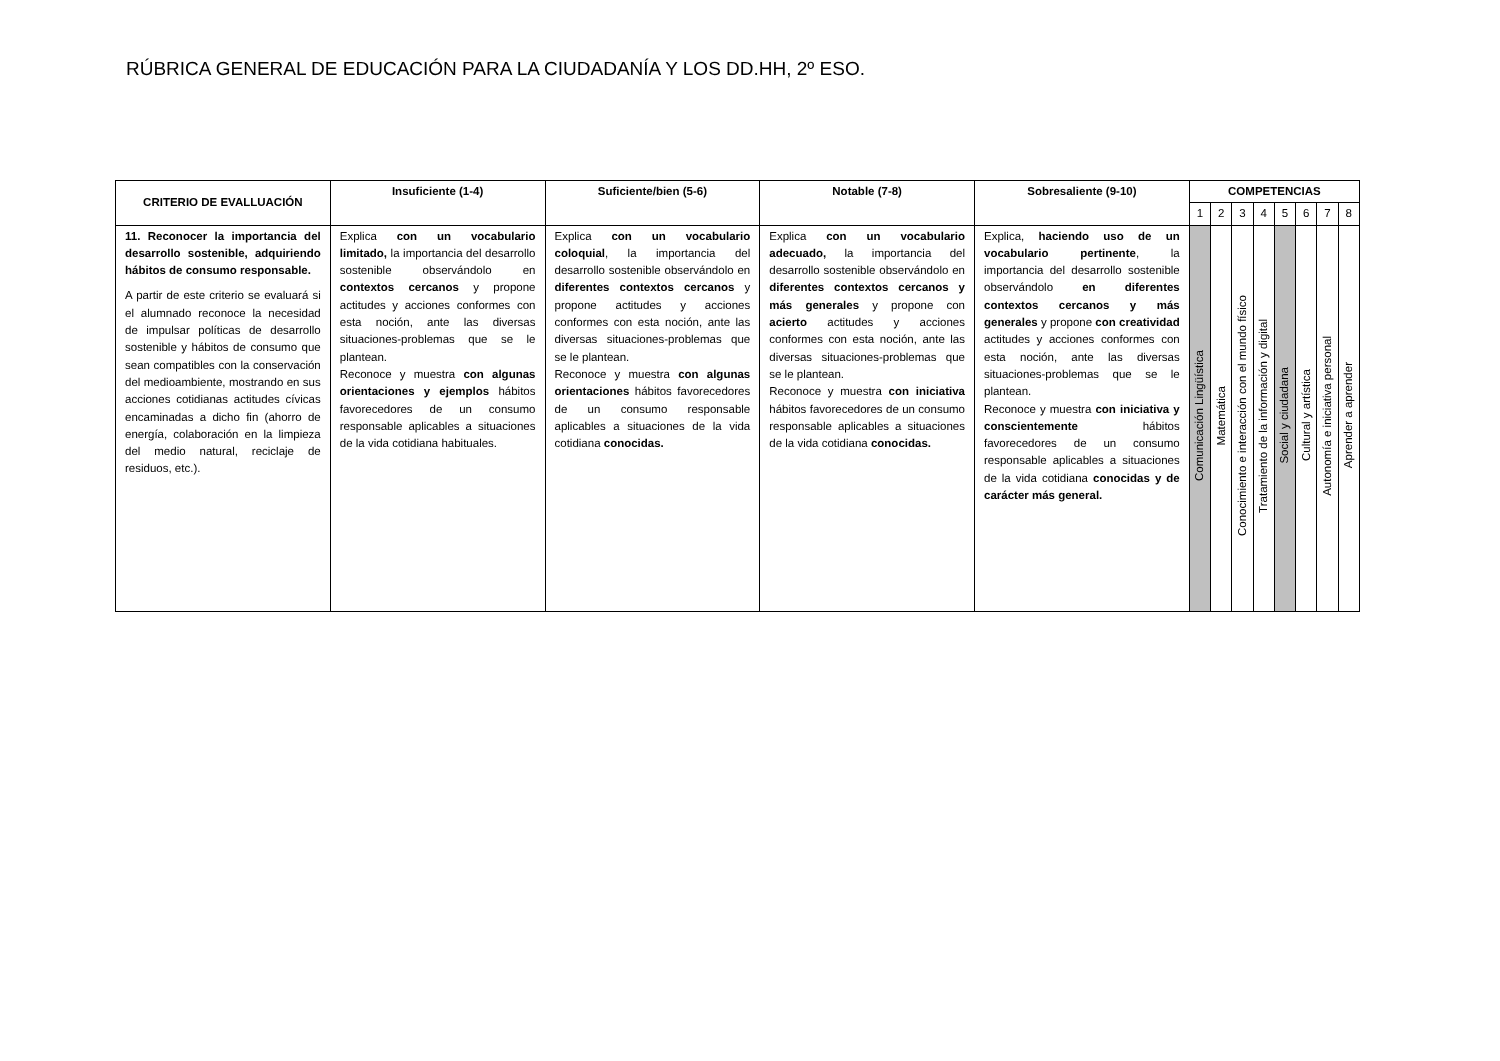RÚBRICA GENERAL DE EDUCACIÓN PARA LA CIUDADANÍA Y LOS DD.HH, 2º ESO.
| CRITERIO DE EVALLUACIÓN | Insuficiente (1-4) | Suficiente/bien (5-6) | Notable (7-8) | Sobresaliente (9-10) | COMPETENCIAS | | | | | | | |
| --- | --- | --- | --- | --- | --- | --- | --- | --- | --- | --- | --- | --- |
| | | | | | 1 | 2 | 3 | 4 | 5 | 6 | 7 | 8 |
| 11. Reconocer la importancia del desarrollo sostenible, adquiriendo hábitos de consumo responsable. A partir de este criterio se evaluará si el alumnado reconoce la necesidad de impulsar políticas de desarrollo sostenible y hábitos de consumo que sean compatibles con la conservación del medioambiente, mostrando en sus acciones cotidianas actitudes cívicas encaminadas a dicho fin (ahorro de energía, colaboración en la limpieza del medio natural, reciclaje de residuos, etc.). | Explica con un vocabulario limitado, la importancia del desarrollo sostenible observándolo en contextos cercanos y propone actitudes y acciones conformes con esta noción, ante las diversas situaciones-problemas que se le plantean. Reconoce y muestra con algunas orientaciones y ejemplos hábitos favorecedores de un consumo responsable aplicables a situaciones de la vida cotidiana habituales. | Explica con un vocabulario coloquial , la importancia del desarrollo sostenible observándolo en diferentes contextos cercanos y propone actitudes y acciones conformes con esta noción, ante las diversas situaciones-problemas que se le plantean. Reconoce y muestra con algunas orientaciones hábitos favorecedores de un consumo responsable aplicables a situaciones de la vida cotidiana conocidas. | Explica con un vocabulario adecuado, la importancia del desarrollo sostenible observándolo en diferentes contextos cercanos y más generales y propone con acierto actitudes y acciones conformes con esta noción, ante las diversas situaciones-problemas que se le plantean. Reconoce y muestra con iniciativa hábitos favorecedores de un consumo responsable aplicables a situaciones de la vida cotidiana conocidas. | Explica, haciendo uso de un vocabulario pertinente , la importancia del desarrollo sostenible observándolo en diferentes contextos cercanos y más generales y propone con creatividad actitudes y acciones conformes con esta noción, ante las diversas situaciones-problemas que se le plantean. Reconoce y muestra con iniciativa y conscientemente hábitos favorecedores de un consumo responsable aplicables a situaciones de la vida cotidiana conocidas y de carácter más general. | Comunicación Lingüística | Matemática | Conocimiento e interacción con el mundo físico | Tratamiento de la información y digital | Social y ciudadana | Cultural y artística | Autonomía e iniciativa personal | Aprender a aprender |